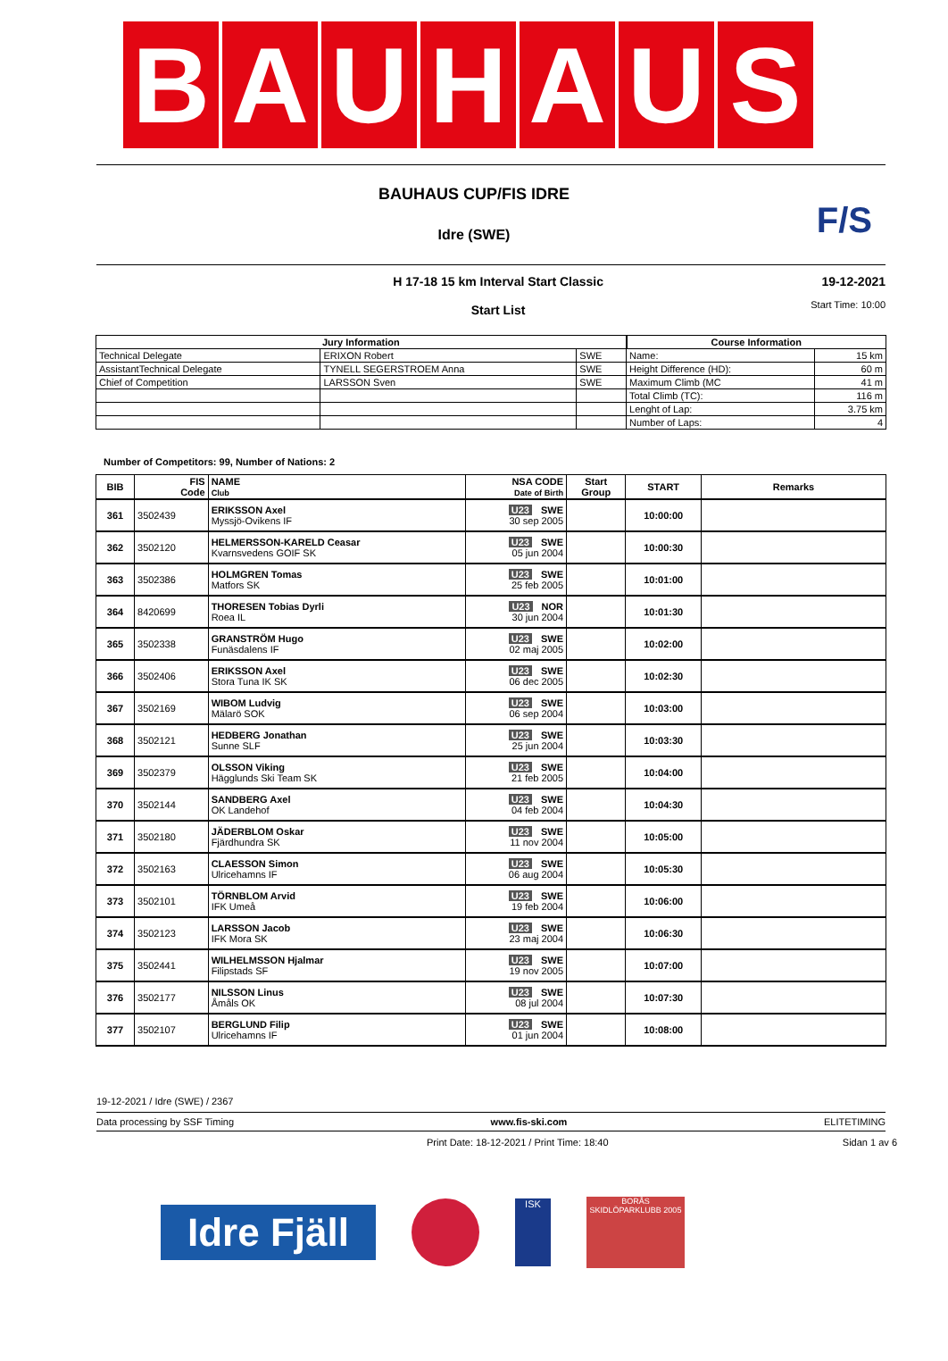B A U H A U S
BAUHAUS CUP/FIS IDRE
F/S
Idre (SWE)
H 17-18 15 km Interval Start Classic
Start List
19-12-2021
Start Time: 10:00
| Jury Information | | | Course Information | |
| --- | --- | --- | --- | --- |
| Technical Delegate | ERIXON Robert | SWE | Name: | 15 km |
| AssistantTechnical Delegate | TYNELL SEGERSTROEM Anna | SWE | Height Difference (HD): | 60 m |
| Chief of Competition | LARSSON Sven | SWE | Maximum Climb (MC | 41 m |
| | | | Total Climb (TC): | 116 m |
| | | | Lenght of Lap: | 3.75 km |
| | | | Number of Laps: | 4 |
Number of Competitors: 99, Number of Nations: 2
| BIB | FIS Code | NAME Club | NSA CODE Date of Birth | Start Group | START | Remarks |
| --- | --- | --- | --- | --- | --- | --- |
| 361 | 3502439 | ERIKSSON Axel Myssjö-Ovikens IF | U23 SWE 30 sep 2005 | | 10:00:00 | |
| 362 | 3502120 | HELMERSSON-KARELD Ceasar Kvarnsvedens GOIF SK | U23 SWE 05 jun 2004 | | 10:00:30 | |
| 363 | 3502386 | HOLMGREN Tomas Matfors SK | U23 SWE 25 feb 2005 | | 10:01:00 | |
| 364 | 8420699 | THORESEN Tobias Dyrli Roea IL | U23 NOR 30 jun 2004 | | 10:01:30 | |
| 365 | 3502338 | GRANSTRÖM Hugo Funäsdalens IF | U23 SWE 02 maj 2005 | | 10:02:00 | |
| 366 | 3502406 | ERIKSSON Axel Stora Tuna IK SK | U23 SWE 06 dec 2005 | | 10:02:30 | |
| 367 | 3502169 | WIBOM Ludvig Mälarö SOK | U23 SWE 06 sep 2004 | | 10:03:00 | |
| 368 | 3502121 | HEDBERG Jonathan Sunne SLF | U23 SWE 25 jun 2004 | | 10:03:30 | |
| 369 | 3502379 | OLSSON Viking Hägglunds Ski Team SK | U23 SWE 21 feb 2005 | | 10:04:00 | |
| 370 | 3502144 | SANDBERG Axel OK Landehof | U23 SWE 04 feb 2004 | | 10:04:30 | |
| 371 | 3502180 | JÄDERBLOM Oskar Fjärdhundra SK | U23 SWE 11 nov 2004 | | 10:05:00 | |
| 372 | 3502163 | CLAESSON Simon Ulricehamns IF | U23 SWE 06 aug 2004 | | 10:05:30 | |
| 373 | 3502101 | TÖRNBLOM Arvid IFK Umeå | U23 SWE 19 feb 2004 | | 10:06:00 | |
| 374 | 3502123 | LARSSON Jacob IFK Mora SK | U23 SWE 23 maj 2004 | | 10:06:30 | |
| 375 | 3502441 | WILHELMSSON Hjalmar Filipstads SF | U23 SWE 19 nov 2005 | | 10:07:00 | |
| 376 | 3502177 | NILSSON Linus Åmåls OK | U23 SWE 08 jul 2004 | | 10:07:30 | |
| 377 | 3502107 | BERGLUND Filip Ulricehamns IF | U23 SWE 01 jun 2004 | | 10:08:00 | |
19-12-2021 / Idre (SWE) / 2367
Data processing by SSF Timing www.fis-ski.com ELITETIMING
Print Date: 18-12-2021 / Print Time: 18:40 Sidan 1 av 6
Idre Fjäll
ISK
BORÅS SKIDLÖPARKLUBB 2005